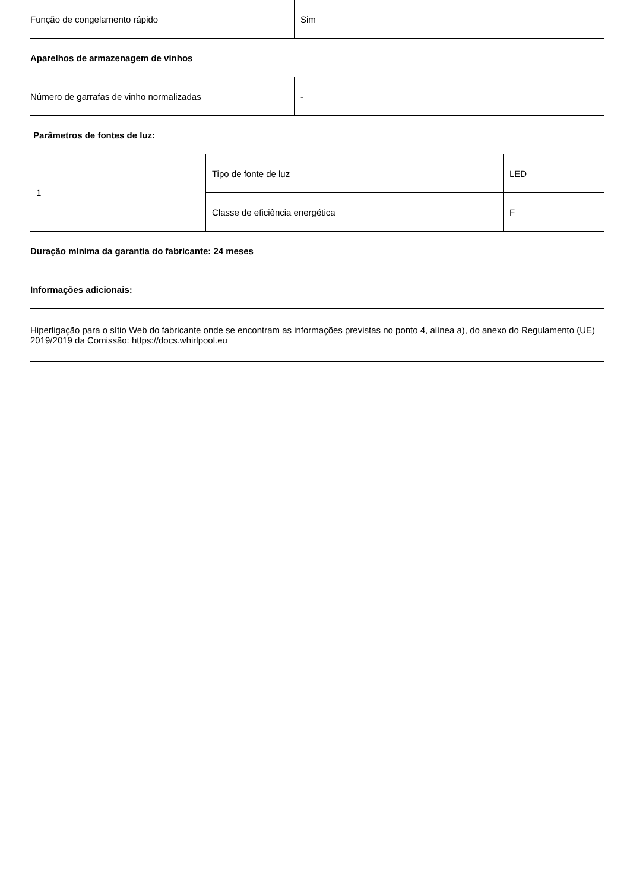| Função de congelamento rápido | Sim |
| Aparelhos de armazenagem de vinhos |
| Número de garrafas de vinho normalizadas | - |
| Parâmetros de fontes de luz: |
| 1 | Tipo de fonte de luz | LED |
| | Classe de eficiência energética | F |
| Duração mínima da garantia do fabricante: 24 meses |
| Informações adicionais: |
| Hiperligação para o sítio Web do fabricante onde se encontram as informações previstas no ponto 4, alínea a), do anexo do Regulamento (UE) 2019/2019 da Comissão: https://docs.whirlpool.eu |